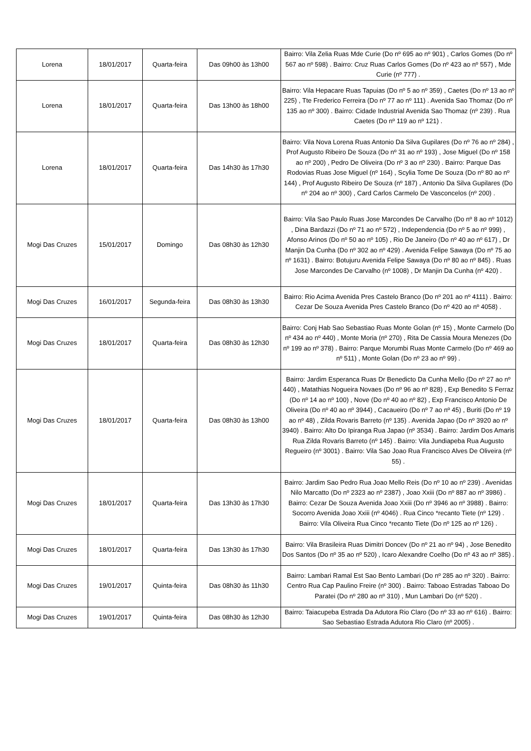| Lorena | 18/01/2017 | Quarta-feira | Das 09h00 às 13h00 | Bairro: Vila Zelia Ruas Mde Curie (Do nº 695 ao nº 901) , Carlos Gomes (Do nº 567 ao nº 598) . Bairro: Cruz Ruas Carlos Gomes (Do nº 423 ao nº 557) , Mde Curie (nº 777) . |
| Lorena | 18/01/2017 | Quarta-feira | Das 13h00 às 18h00 | Bairro: Vila Hepacare Ruas Tapuias (Do nº 5 ao nº 359) , Caetes (Do nº 13 ao nº 225) , Tte Frederico Ferreira (Do nº 77 ao nº 111) . Avenida Sao Thomaz (Do nº 135 ao nº 300) . Bairro: Cidade Industrial Avenida Sao Thomaz (nº 239) . Rua Caetes (Do nº 119 ao nº 121) . |
| Lorena | 18/01/2017 | Quarta-feira | Das 14h30 às 17h30 | Bairro: Vila Nova Lorena Ruas Antonio Da Silva Gupilares (Do nº 76 ao nº 284) , Prof Augusto Ribeiro De Souza (Do nº 31 ao nº 193) , Jose Miguel (Do nº 158 ao nº 200) , Pedro De Oliveira (Do nº 3 ao nº 230) . Bairro: Parque Das Rodovias Ruas Jose Miguel (nº 164) , Scylia Tome De Souza (Do nº 80 ao nº 144) , Prof Augusto Ribeiro De Souza (nº 187) , Antonio Da Silva Gupilares (Do nº 204 ao nº 300) , Card Carlos Carmelo De Vasconcelos (nº 200) . |
| Mogi Das Cruzes | 15/01/2017 | Domingo | Das 08h30 às 12h30 | Bairro: Vila Sao Paulo Ruas Jose Marcondes De Carvalho (Do nº 8 ao nº 1012) , Dina Bardazzi (Do nº 71 ao nº 572) , Independencia (Do nº 5 ao nº 999) , Afonso Arinos (Do nº 50 ao nº 105) , Rio De Janeiro (Do nº 40 ao nº 617) , Dr Manjin Da Cunha (Do nº 302 ao nº 429) . Avenida Felipe Sawaya (Do nº 75 ao nº 1631) . Bairro: Botujuru Avenida Felipe Sawaya (Do nº 80 ao nº 845) . Ruas Jose Marcondes De Carvalho (nº 1008) , Dr Manjin Da Cunha (nº 420) . |
| Mogi Das Cruzes | 16/01/2017 | Segunda-feira | Das 08h30 às 13h30 | Bairro: Rio Acima Avenida Pres Castelo Branco (Do nº 201 ao nº 4111) . Bairro: Cezar De Souza Avenida Pres Castelo Branco (Do nº 420 ao nº 4058) . |
| Mogi Das Cruzes | 18/01/2017 | Quarta-feira | Das 08h30 às 12h30 | Bairro: Conj Hab Sao Sebastiao Ruas Monte Golan (nº 15) , Monte Carmelo (Do nº 434 ao nº 440) , Monte Moria (nº 270) , Rita De Cassia Moura Menezes (Do nº 199 ao nº 378) . Bairro: Parque Morumbi Ruas Monte Carmelo (Do nº 469 ao nº 511) , Monte Golan (Do nº 23 ao nº 99) . |
| Mogi Das Cruzes | 18/01/2017 | Quarta-feira | Das 08h30 às 13h00 | Bairro: Jardim Esperanca Ruas Dr Benedicto Da Cunha Mello (Do nº 27 ao nº 440) , Matathias Nogueira Novaes (Do nº 96 ao nº 828) , Exp Benedito S Ferraz (Do nº 14 ao nº 100) , Nove (Do nº 40 ao nº 82) , Exp Francisco Antonio De Oliveira (Do nº 40 ao nº 3944) , Cacaueiro (Do nº 7 ao nº 45) , Buriti (Do nº 19 ao nº 48) , Zilda Rovaris Barreto (nº 135) . Avenida Japao (Do nº 3920 ao nº 3940) . Bairro: Alto Do Ipiranga Rua Japao (nº 3534) . Bairro: Jardim Dos Amaris Rua Zilda Rovaris Barreto (nº 145) . Bairro: Vila Jundiapeba Rua Augusto Regueiro (nº 3001) . Bairro: Vila Sao Joao Rua Francisco Alves De Oliveira (nº 55) . |
| Mogi Das Cruzes | 18/01/2017 | Quarta-feira | Das 13h30 às 17h30 | Bairro: Jardim Sao Pedro Rua Joao Mello Reis (Do nº 10 ao nº 239) . Avenidas Nilo Marcatto (Do nº 2323 ao nº 2387) , Joao Xxiii (Do nº 887 ao nº 3986) . Bairro: Cezar De Souza Avenida Joao Xxiii (Do nº 3946 ao nº 3988) . Bairro: Socorro Avenida Joao Xxiii (nº 4046) . Rua Cinco *recanto Tiete (nº 129) . Bairro: Vila Oliveira Rua Cinco *recanto Tiete (Do nº 125 ao nº 126) . |
| Mogi Das Cruzes | 18/01/2017 | Quarta-feira | Das 13h30 às 17h30 | Bairro: Vila Brasileira Ruas Dimitri Doncev (Do nº 21 ao nº 94) , Jose Benedito Dos Santos (Do nº 35 ao nº 520) , Icaro Alexandre Coelho (Do nº 43 ao nº 385) . |
| Mogi Das Cruzes | 19/01/2017 | Quinta-feira | Das 08h30 às 11h30 | Bairro: Lambari Ramal Est Sao Bento Lambari (Do nº 285 ao nº 320) . Bairro: Centro Rua Cap Paulino Freire (nº 300) . Bairro: Taboao Estradas Taboao Do Paratei (Do nº 280 ao nº 310) , Mun Lambari Do (nº 520) . |
| Mogi Das Cruzes | 19/01/2017 | Quinta-feira | Das 08h30 às 12h30 | Bairro: Taiacupeba Estrada Da Adutora Rio Claro (Do nº 33 ao nº 616) . Bairro: Sao Sebastiao Estrada Adutora Rio Claro (nº 2005) . |